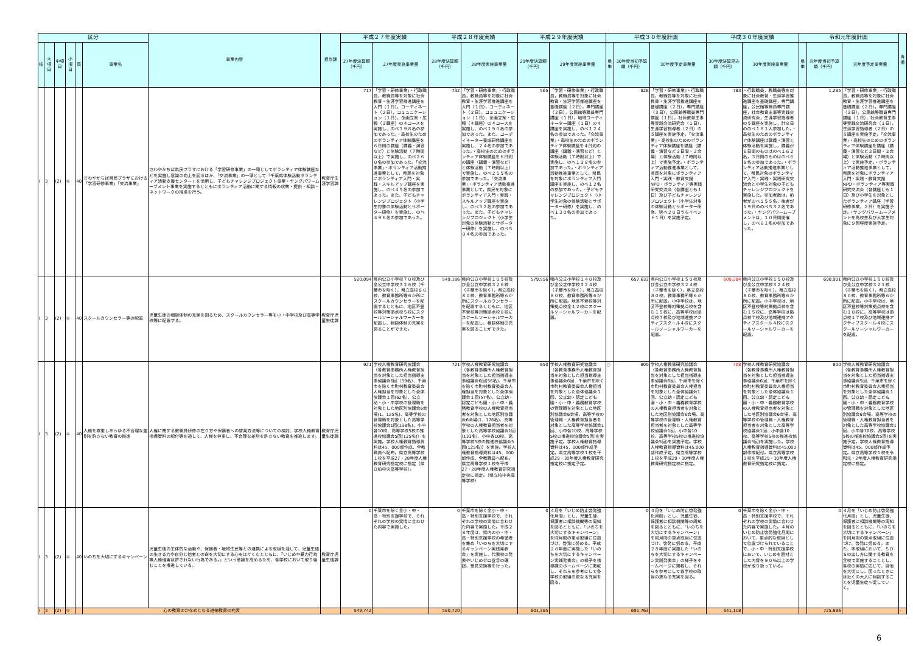| 区分 | | | | | | 事業内容 | 担当課 | 平成２７年度実績 | | 平成２８年度実績 | | 平成２９年度実績 | | 平成３０年度計画 | | | 平成３０年度実績 | | 令和元年度計画 | | | 再掲 |
| --- | --- | --- | --- | --- | --- | --- | --- | --- | --- | --- | --- | --- | --- | --- | --- | --- | --- | --- | --- | --- | --- | --- |
| 柱 | 大項目 | 中項目 | 小項目 | 頁 | 事業名 | | | 27年度決算額（千円） | 27年度実施事業量 | 28年度決算額（千円） | 28年度実施事業量 | 29年度決算額（千円） | 29年度実施事業量 | 県単 | 30年度当初予算額（千円） | 30年度予定事業量 | 30年度決算見込額（千円） | 30年度実施事業量 | 県単 | 元年度当初予算額（千円） | 元年度予定事業量 | |
| Ⅰ | 3 | (2) | ① | 40 | さわやかちば県民プラザにおける「学習研修事業」「交流事業」 | さわやかちば県民プラザにおける「学習研修事業」の一環としてボランティア体験講座などを実施し意識の向上を図るほか、「交流事業」の一環として「千葉県体験活動ボランティア活動支援センター」を活用し、子どもチャレンジプロジェクト事業・ヤングパワームーブメント事業を実施するとともにボランティア活動に関する情報の収集・提供・相談・ネットワークの推進を行う。 | 教育庁生涯学習課 | 717 | 「学習・研修事業」・行政職員，教職員等を対象に社会教育・生涯学習推進講座を入門（１日），コーディネート（２日），コミュニケーション（１日），企画立案・広報（３講座）の４コースを実施し、のべ１９８名の参加であった。・高校生のためのボランティア体験講座を６日間の講座（講義・演習など）と体験活動（７時間以上）で実施し、のべ２６０名の参加であった。「交流事業」・ボランティア活動推進事業として，県民を対象にボランティア入門・実践・スキルアップ講座を実施し、のべ４５名の参加であった。また、子どもチャレンジプロジェクト（小学生対象の体験活動とサポーター研修）を実施し、のべ４９６名の参加であった。 | 732 | 「学習・研修事業」・行政職員，教職員等を対象に社会教育・生涯学習推進講座を入門（１日），コーディネート（２日），コミュニケーション（１日），企画立案・広報（４講座）の４コースを実施し、のべ１９０名の参加であった。また、コーディネーター養成研修講座を実施し、２４名の参加であった。・高校生のためのボランティア体験講座を６日間の講座（講義・演習など）と体験活動（７時間以上）で実施し、のべ２１５名の参加であった。「交流事業」・ボランティア活動推進事業として，県民を対象にボランティア入門・実践・スキルアップ講座を実施し、のべ３２名の参加であった。また、子どもチャレンジプロジェクト（小学生対象の体験活動とサポーター研修）を実施し、のべ５０４名の参加であった。 | 565 | 「学習・研修事業」・行政職員，教職員等を対象に社会教育・生涯学習推進講座を基礎講座（２日），専門講座（２日），公民館等職員専門講座（１日），地域コーディネーター講座（１日）の４講座を実施し、のべ１２４名の参加であった。「交流事業」・高校生のためのボランティア体験講座を４日間の講座（講義・演習など）と体験活動（７時間以上）で実施し、のべ１３８名の参加であった。・ボランティア活動推進事業として，県民を対象にボランティア入門講座を実施し、のべ１２名の参加であった。・子どもチャレンジプロジェクト（小学生対象の体験活動とサポーター研修）を実施し、のべ１３０名の参加であった。 | | 828 | 「学習・研修事業」・行政職員，教職員等を対象に社会教育・生涯学習推進講座を基礎講座（２日），専門講座（３日），公民館等職員専門講座（１日），社会教育主事等実践交流研究会（１日），生涯学習指導者（２日）の５講座を実施予定。「交流事業」・高校生のためのボランティア体験講座を講座（講義・演習など３日間・２会場）と体験活動（７時間以上）で実施予定。・ボランティア活動推進事業として，県民を対象にボランティア入門・実践・教育支援NPO・ボランティア等実践研究交流会（各講座とも１日）及び子どもチャレンジプロジェクト（小学生対象の体験活動とサポーター研修、延べ２０日うちイベント１日）を実施予定。 | 783 | ・行政職員，教職員等を対象に社会教育・生涯学習推進講座を基礎講座，専門講座，公民館等職員専門講座，社会教育主事等実践交流研究会，生涯学習指導者の５講座を実施し，計８日ののべ１８１人参加した。・高校生のためのボランティア体験講座は講義・演習と体験活動を実施し，講義が６日間のものはのべ１６２名，３日間のものはのべ６９名の参加であった。・ボランティア活動推進事業として，県民対象のボランティア入門・実践・実践研究交流会と小学生対象の子どもチャレンジプロジェクトを実施した。参加者数は，前者がのべ１５５名，後者が１９日ののべ５３２名であった。・ヤングパワームーブメントは，１０日間開催し，のべ６１名の参加であった。 | | 1,285 | 「学習・研修事業」・行政職員，教職員等を対象に社会教育・生涯学習推進講座を基礎講座（２日），専門講座（３日），公民館等職員専門講座（１日），社会教育主事等実践交流研究会（１日），生涯学習指導者（２日）の５講座を実施予定。「交流事業」・高校生のためのボランティア体験講座を講座（講義・演習など３日間・３会場）と体験活動（７時間以上）で実施予定。・ボランティア活動推進事業として，県民を対象にボランティア入門・実践・教育支援NPO・ボランティア等実践研究交流会（各講座とも１日）及び小学生を対象としたボランティア講座（学習研修事業，２日）を実施予定。・ヤングパワームーブメントを高校生及び大学生対象に９回程度実施予定。 | |
| Ⅰ | 3 | (2) | ① | 40 | スクールカウンセラー等の配置 | 児童生徒の相談体制の充実を図るため、スクールカウンセラー等を小・中学校及び高等学校等に配置する。 | 教育庁児童生徒課 | 520,094 | 県内公立小学校７０校及び全公立中学校３２６校（千葉市を除く），県立高校８０校、教育事務所等６か所にスクールカウンセラーを配置するとともに、地区不登校等対策拠点校５校にスクールソーシャルワーカーを配置し、相談体制の充実を図ることができた。 | 549,186 | 県内公立小学校１０５校及び全公立中学校３２６校（千葉市を除く），県立高校８０校、教育事務所等６か所にスクールカウンセラーを配置するとともに、地区不登校等対策拠点校８校にスクールソーシャルワーカーを配置し、相談体制の充実を図ることができた。 | 579,556 | 県内公立小学校１４０校及び全公立中学校３２４校（千葉市を除く），県立高校８０校、教育事務所等６か所に配置。地区不登校等対策拠点校全１２校にスクールソーシャルワーカーを配置。 | | 657,633 | 県内公立小学校１５０校及び全公立中学校３２４校（千葉市を除く），県立高校８０校、教育事務所等６か所に配置。小中学校は、地区不登校等対策拠点校を含む１５校に、高等学校は拠点校７校及び地域連携アクティブスクール４校にスクールソーシャルワーカーを配置。 | 609,284 | 県内公立小学校１５０校及び全公立中学校３２４校（千葉市を除く），県立高校８０校、教育事務所等６か所に配置。小中学校は、地区不登校等対策拠点校を含む１５校に、高等学校は拠点校７校及び地域連携アクティブスクール４校にスクールソーシャルワーカーを配置。 | | 690,901 | 県内公立小学校１５０校及び全公立中学校３２１校（千葉市を除く），県立高校８０校、教育事務所等６か所に配置。小中学校は、地区不登校等対策拠点校を含む１８校に、高等学校は拠点校１７校及び地域連携アクティブスクール４校にスクールソーシャルワーカーを配置。 | |
| Ⅰ | 3 | (2) | ① | 40 | 人権を尊重しあらゆる不合理な差別を許さない教育の推進 | 人権に関する教職員研修の在り方や保護者への啓発方法等についての検討、学校人権教育指導資料の配付等を通して、人権を尊重し、不合理な差別を許さない教育を推進します。 | 教育庁児童生徒課 | 921 | 学校人権教育研究協議会（各教育事務所人権教育担当を対象とした担当指導主事協議会6回（59名）、千葉市を除く市町村教育委員会人権担当を対象とした全体協議会１回(62名)、公立幼・小・中学校の管理職を対象とした地区別協議会6会場(1、125名)、高等学校の管理職を対象とした高等学校協議会1回(138名)、小中各10校、高等学校5校の推進校協議会5回(125名)）を実施。学校人権教育指導資料は45、000部作成、全教職員へ配布。県立高等学校１校を平成27・28年度人権教育研究指定校に指定（県立柏中央高等学校）。 | 721 | 学校人権教育研究協議会（各教育事務所人権教育担当を対象とした担当指導主事協議会6回(56名)、千葉市を除く市町村教育委員会人権担当を対象とした全体協議会１回(57名)、公立幼・認定こども園・小・中・義務教育学校の人権教育担当者を対象とした地区別協議会6会場(1、176名)、高等学校の人権教育担当者を対象とした高等学校協議会1回(133名)、小中各10校、高等学校5校の推進校協議会5回(125名)）を実施。学校人権教育指導資料は45、000部作成、全教職員へ配布。県立高等学校１校を平成27・28年度人権教育研究指定校に指定。（県立柏中央高等学校） | 650 | 学校人権教育研究協議会（各教育事務所人権教育担当を対象とした担当指導主事協議会6回、千葉市を除く市町村教育委員会人権担当を対象とした全体協議会１回、公立幼・認定こども園・小・中・義務教育学校の管理職を対象とした地区別協議会6会場、高等学校の管理職・人権教育担当者を対象とした高等学校協議会1回、小中各10校、高等学校5校の推進校協議会5回)を実施予定。学校人権教育指導資料は45、000部作成予定。県立高等学校１校を平成29・30年度人権教育研究指定校に指定予定。 | ○ | 800 | 学校人権教育研究協議会（各教育事務所人権教育担当を対象とした担当指導主事協議会6回、千葉市を除く市町村教育委員会人権担当を対象とした全体協議会1回、公立幼・認定こども園・小・中・義務教育学校の人権教育担当者を対象とした地区別協議会6会場、高等学校の管理職・人権教育担当者を対象とした高等学校協議会1回、小中各10校、高等学校5校の推進校協議会5回)を実施予定。学校人権教育指導資料は45,000部作成予定。県立高等学校１校を平成29・30年度人権教育研究指定校に指定。 | 708 | 学校人権教育研究協議会（各教育事務所人権教育担当を対象とした担当指導主事協議会6回、千葉市を除く市町村教育委員会人権担当を対象とした全体協議会１回、公立幼・認定こども園・小・中・義務教育学校の人権教育担当者を対象とした地区別協議会6会場、高等学校の管理職・人権教育担当者を対象とした高等学校協議会1回、小中各10校、高等学校5校の推進校協議会5回)を実施した。学校人権教育指導資料は45,000部作成配付。県立高等学校１校を平成29・30年度人権教育研究指定校に指定。 | | 800 | 学校人権教育研究協議会（各教育事務所人権教育担当を対象とした担当指導主事協議会5回、千葉市を除く市町村教育委員会人権担当を対象とした全体協議会１回、公立幼・認定こども園・小・中・義務教育学校の管理職を対象とした地区別協議会6会場、高等学校の管理職・人権教育担当者を対象とした高等学校協議会1回、小中各10校、高等学校5校の推進校協議会5回)を実施予定。学校人権教育指導資料は45、000部作成予定。県立高等学校１校を令和元・2年度人権教育研究指定校に指定。 | |
| Ⅰ | 3 | (2) | ① | 40 | いのちを大切にするキャンペーン | 児童生徒の主体的な活動や、保護者・地域住民等との連携による取組を通して、児童生徒の生きる力や自分と他者との命を大切にする心をはぐくむとともに、「いじめや暴力行為等人権侵害は許されない行為である。」という意識を高めるため、各学校において取り組むことを推進している。 | 教育庁児童生徒課 | 0 | 千葉市を除く全小・中・高・特別支援学校で、それぞれの学校の実情に合わせた内容で実施した。 | 0 | 千葉市を除く全小・中・高・特別支援学校で、それぞれの学校の実情に合わせた内容で実施した。平成２８年度は、県内の小・中・高・特別支援学校の希望者を集め「いのちを大切にするキャンペーン実践発表会」を実施し、代表校の発表やいじめゼロ宣言の確認、意見交換等を行った。 | 0 | ４月を「いじめ防止啓発強化月間」とし、児童生徒、保護者に相談機関等の周知を図るとともに、「いのちを大切にするキャンペーン」を同月間の重点取組に位置づけ、啓発に努める。平成２８年度に実施した「いのちを大切にするキャンペーン実践発表会」の様子を指導課のホームページに掲載し、それらを参考にして各学校の取組の更なる充実を図る。 | | 0 | ４月を「いじめ防止啓発強化月間」とし、児童生徒、保護者に相談機関等の周知を図るとともに、「いのちを大切にするキャンペーン」を同月間の重点取組に位置づけ、啓発に努める。平成２８年度に実施した「いのちを大切にするキャンペーン実践発表会」の様子をホームページに掲載し、それらを参考にして各学校の取組の更なる充実を図る。 | 0 | 千葉市を除く全小・中・高・特別支援学校で、それぞれの学校の実情に合わせた内容で実施した。４月のいじめ防止啓発強化月間において、重点的な取組として位置づけられていることで、小・中・特別支援学校において、いじめを題材とした内容を９０％以上の学校が取り扱っている。 | | 0 | ４月を「いじめ防止啓発強化月間」とし、児童生徒、保護者に相談機関等の周知を図るとともに、「いのちを大切にするキャンペーン」を同月間の重点取組に位置づけ、啓発に努める。また、本取組において、ＳＯＳの出し方に関する教育を全校で実施することとし、各校の実情に応じて、自他を大切にし、困ったときには近くの大人に相談することを児童生徒へ促していく。 | |
| Ⅰ | 3 | (2) | ① | | 心の教育のかなめとなる道徳教育の充実 | | | 549,742 | | 580,720 | | 601,385 | | | 691,763 | | 641,118 | | | 725,986 | | - |
6